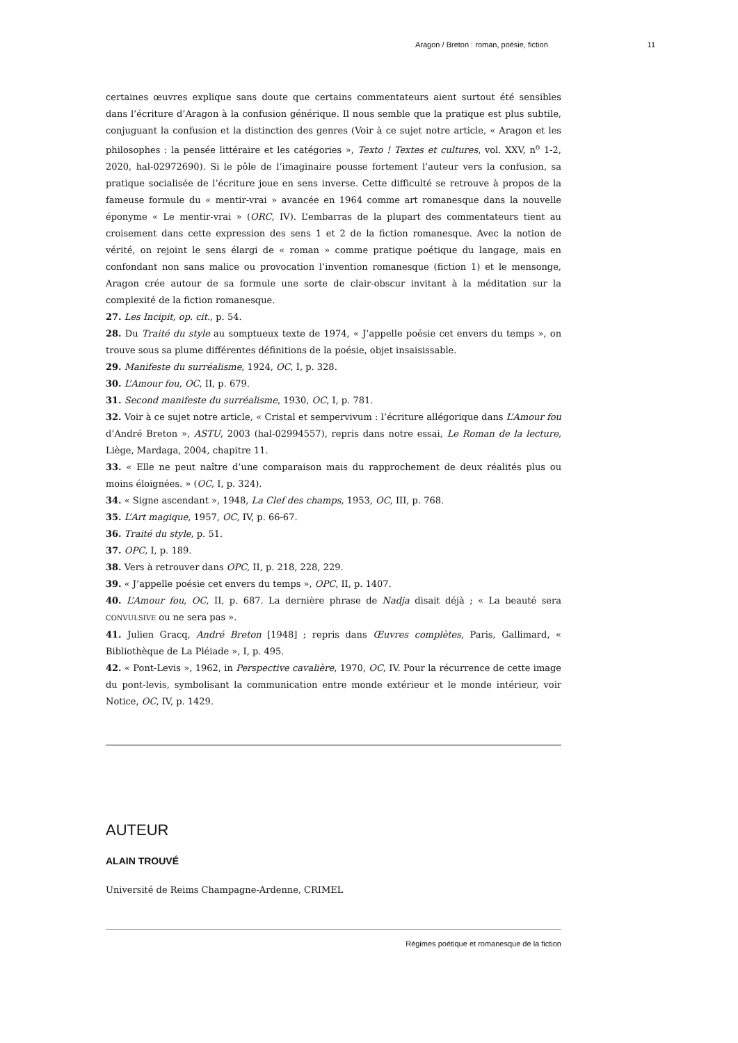Aragon / Breton : roman, poésie, fiction 11
certaines œuvres explique sans doute que certains commentateurs aient surtout été sensibles dans l’écriture d’Aragon à la confusion générique. Il nous semble que la pratique est plus subtile, conjuguant la confusion et la distinction des genres (Voir à ce sujet notre article, « Aragon et les philosophes : la pensée littéraire et les catégories », Texto ! Textes et cultures, vol. XXV, n<sup>o</sup> 1-2, 2020, hal-02972690). Si le pôle de l’imaginaire pousse fortement l’auteur vers la confusion, sa pratique socialisée de l’écriture joue en sens inverse. Cette difficulté se retrouve à propos de la fameuse formule du « mentir-vrai » avancée en 1964 comme art romanesque dans la nouvelle éponyme « Le mentir-vrai » (ORC, IV). L’embarras de la plupart des commentateurs tient au croisement dans cette expression des sens 1 et 2 de la fiction romanesque. Avec la notion de vérité, on rejoint le sens élargi de « roman » comme pratique poétique du langage, mais en confondant non sans malice ou provocation l’invention romanesque (fiction 1) et le mensonge, Aragon crée autour de sa formule une sorte de clair-obscur invitant à la méditation sur la complexité de la fiction romanesque.
27. Les Incipit, op. cit., p. 54.
28. Du Traité du style au somptueux texte de 1974, « J’appelle poésie cet envers du temps », on trouve sous sa plume différentes définitions de la poésie, objet insaisissable.
29. Manifeste du surréalisme, 1924, OC, I, p. 328.
30. L’Amour fou, OC, II, p. 679.
31. Second manifeste du surréalisme, 1930, OC, I, p. 781.
32. Voir à ce sujet notre article, « Cristal et sempervivum : l’écriture allégorique dans L’Amour fou d’André Breton », ASTU, 2003 (hal-02994557), repris dans notre essai, Le Roman de la lecture, Liège, Mardaga, 2004, chapitre 11.
33. « Elle ne peut naître d’une comparaison mais du rapprochement de deux réalités plus ou moins éloignées. » (OC, I, p. 324).
34. « Signe ascendant », 1948, La Clef des champs, 1953, OC, III, p. 768.
35. L’Art magique, 1957, OC, IV, p. 66-67.
36. Traité du style, p. 51.
37. OPC, I, p. 189.
38. Vers à retrouver dans OPC, II, p. 218, 228, 229.
39. « J’appelle poésie cet envers du temps », OPC, II, p. 1407.
40. L’Amour fou, OC, II, p. 687. La dernière phrase de Nadja disait déjà ; « La beauté sera CONVULSIVE ou ne sera pas ».
41. Julien Gracq, André Breton [1948] ; repris dans Œuvres complètes, Paris, Gallimard, « Bibliothèque de La Pléiade », I, p. 495.
42. « Pont-Levis », 1962, in Perspective cavalière, 1970, OC, IV. Pour la récurrence de cette image du pont-levis, symbolisant la communication entre monde extérieur et le monde intérieur, voir Notice, OC, IV, p. 1429.
AUTEUR
ALAIN TROUVÉ
Université de Reims Champagne-Ardenne, CRIMEL
Régimes poétique et romanesque de la fiction